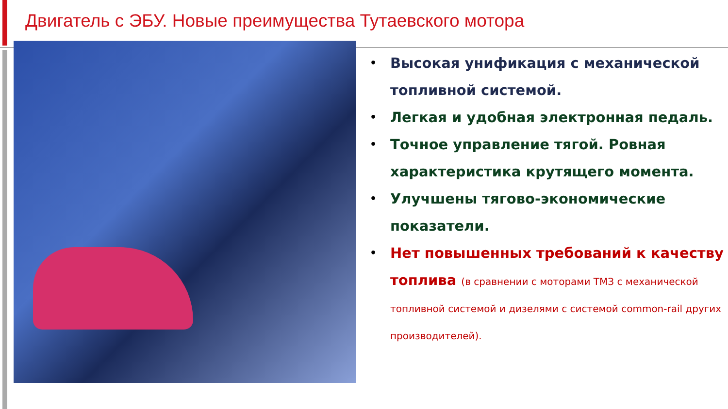Двигатель с ЭБУ. Новые преимущества Тутаевского мотора
• Высокая унификация с механической топливной системой.
• Легкая и удобная электронная педаль.
• Точное управление тягой. Ровная характеристика крутящего момента.
• Улучшены тягово-экономические показатели.
• Нет повышенных требований к качеству топлива (в сравнении с моторами ТМЗ с механической топливной системой и дизелями с системой common-rail других производителей).